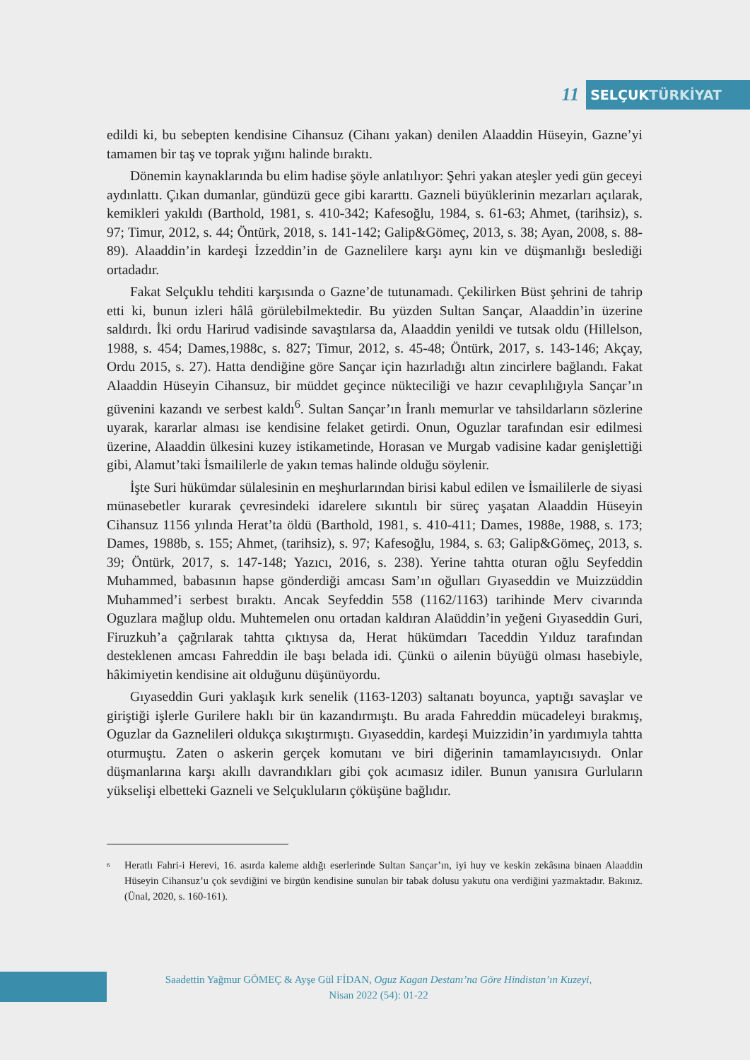11
SELÇUKTÜRKİYAT
edildi ki, bu sebepten kendisine Cihansuz (Cihanı yakan) denilen Alaaddin Hüseyin, Gazne’yi tamamen bir taş ve toprak yığını halinde bıraktı.
Dönemin kaynaklarında bu elim hadise şöyle anlatılıyor: Şehri yakan ateşler yedi gün geceyi aydınlattı. Çıkan dumanlar, gündüzü gece gibi kararttı. Gazneli büyüklerinin mezarları açılarak, kemikleri yakıldı (Barthold, 1981, s. 410-342; Kafesoğlu, 1984, s. 61-63; Ahmet, (tarihsiz), s. 97; Timur, 2012, s. 44; Öntürk, 2018, s. 141-142; Galip&Gömeç, 2013, s. 38; Ayan, 2008, s. 88-89). Alaaddin’in kardeşi İzzeddin’in de Gaznelilere karşı aynı kin ve düşmanlığı beslediği ortadadır.
Fakat Selçuklu tehditi karşısında o Gazne’de tutunamadı. Çekilirken Büst şehrini de tahrip etti ki, bunun izleri hâlâ görülebilmektedir. Bu yüzden Sultan Sançar, Alaaddin’in üzerine saldırdı. İki ordu Harirud vadisinde savaştılarsa da, Alaaddin yenildi ve tutsak oldu (Hillelson, 1988, s. 454; Dames,1988c, s. 827; Timur, 2012, s. 45-48; Öntürk, 2017, s. 143-146; Akçay, Ordu 2015, s. 27). Hatta dendiğine göre Sançar için hazırladığı altın zincirlere bağlandı. Fakat Alaaddin Hüseyin Cihansuz, bir müddet geçince nükteciliği ve hazır cevaplılığıyla Sançar’ın güvenini kazandı ve serbest kaldı<sup>6</sup>. Sultan Sançar’ın İranlı memurlar ve tahsildarların sözlerine uyarak, kararlar alması ise kendisine felaket getirdi. Onun, Oguzlar tarafından esir edilmesi üzerine, Alaaddin ülkesini kuzey istikametinde, Horasan ve Murgab vadisine kadar genişlettiği gibi, Alamut’taki İsmaililerle de yakın temas halinde olduğu söylenir.
İşte Suri hükümdar sülalesinin en meşhurlarından birisi kabul edilen ve İsmaililerle de siyasi münasebetler kurarak çevresindeki idarelere sıkıntılı bir süreç yaşatan Alaaddin Hüseyin Cihansuz 1156 yılında Herat’ta öldü (Barthold, 1981, s. 410-411; Dames, 1988e, 1988, s. 173; Dames, 1988b, s. 155; Ahmet, (tarihsiz), s. 97; Kafesoğlu, 1984, s. 63; Galip&Gömeç, 2013, s. 39; Öntürk, 2017, s. 147-148; Yazıcı, 2016, s. 238). Yerine tahtta oturan oğlu Seyfeddin Muhammed, babasının hapse gönderdiği amcası Sam’ın oğulları Gıyaseddin ve Muizzüddin Muhammed’i serbest bıraktı. Ancak Seyfeddin 558 (1162/1163) tarihinde Merv civarında Oguzlara mağlup oldu. Muhtemelen onu ortadan kaldıran Alaüddin’in yeğeni Gıyaseddin Guri, Firuzkuh’a çağrılarak tahtta çıktıysa da, Herat hükümdarı Taceddin Yılduz tarafından desteklenen amcası Fahreddin ile başı belada idi. Çünkü o ailenin büyüğü olması hasebiyle, hâkimiyetin kendisine ait olduğunu düşünüyordu.
Gıyaseddin Guri yaklaşık kırk senelik (1163-1203) saltanatı boyunca, yaptığı savaşlar ve giriştiği işlerle Gurilere haklı bir ün kazandırmıştı. Bu arada Fahreddin mücadeleyi bırakmış, Oguzlar da Gaznelileri oldukça sıkıştırmıştı. Gıyaseddin, kardeşi Muizzidin’in yardımıyla tahtta oturmuştu. Zaten o askerin gerçek komutanı ve biri diğerinin tamamlayıcısıydı. Onlar düşmanlarına karşı akıllı davrandıkları gibi çok acımasız idiler. Bunun yanısıra Gurluların yükselişi elbetteki Gazneli ve Selçukluların çöküşüne bağlıdır.
<sup>6</sup>
Heratlı Fahri-i Herevi, 16. asırda kaleme aldığı eserlerinde Sultan Sançar’ın, iyi huy ve keskin zekâsına binaen Alaaddin Hüseyin Cihansuz’u çok sevdiğini ve birgün kendisine sunulan bir tabak dolusu yakutu ona verdiğini yazmaktadır. Bakınız. (Ünal, 2020, s. 160-161).
Saadettin Yağmur GÖMEÇ & Ayşe Gül FİDAN, Oguz Kagan Destanı’na Göre Hindistan’ın Kuzeyi,
Nisan 2022 (54): 01-22